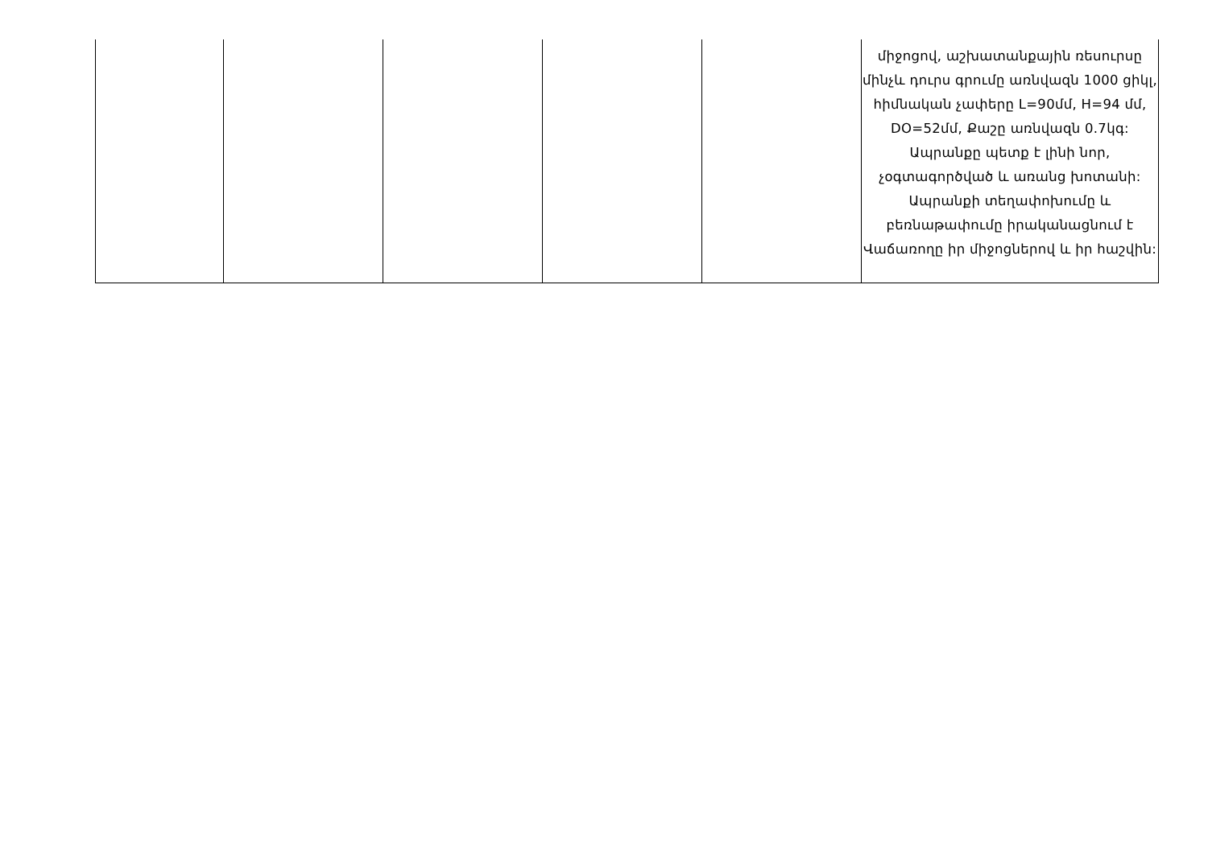| | | | | | միջոցով, աշխատանքային ռեսուրսը մինչև դուրս գրումը առնվազն 1000 ցիկլ, հիմնական չափերը L=90մմ, H=94 մմ, DO=52մմ, Քաշը առնվազն 0.7կգ: Ապրանքը պետք է լինի նոր, չօգտագործված և առանց խոտանի: Ապրանքի տեղափոխումը և բեռնաթափումը իրականացնում է Վաճառողը իր միջոցներով և իր հաշվին: |